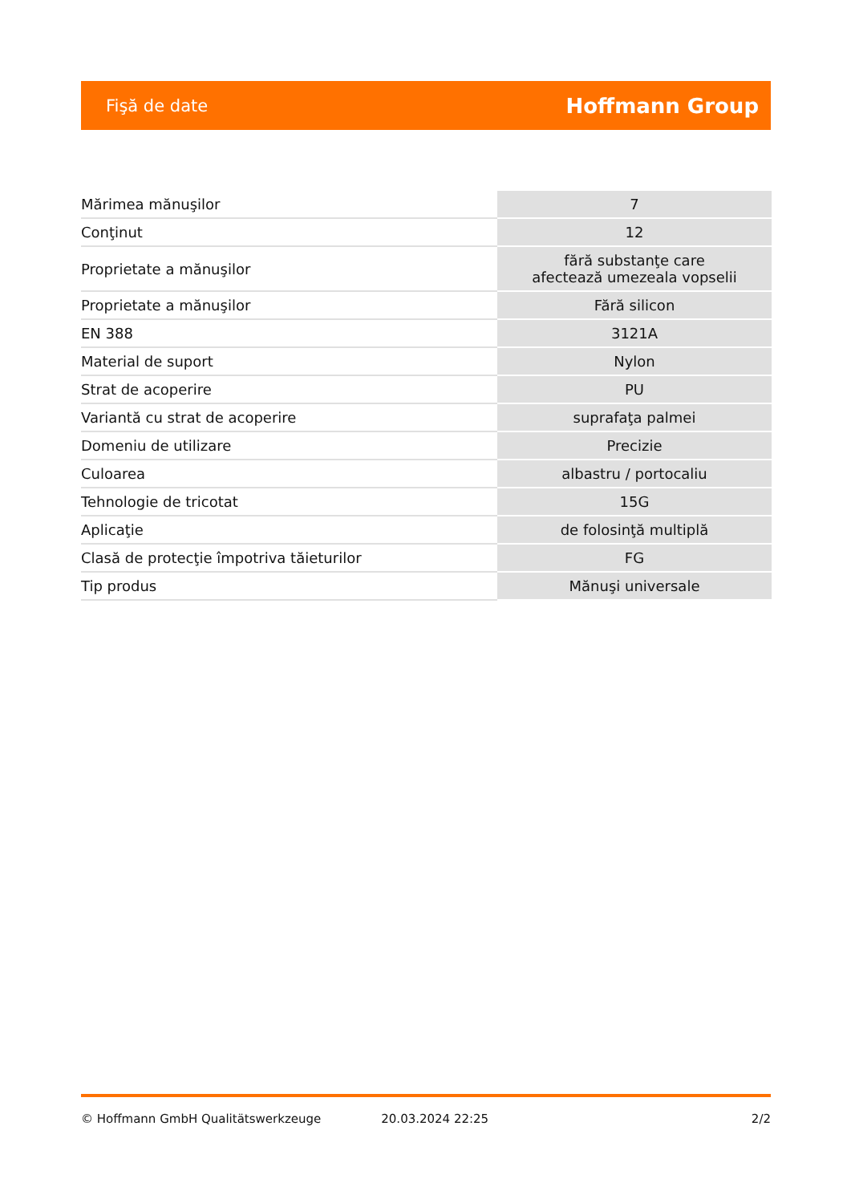Fişă de date Hoffmann Group
| Mărimea mănuşilor | 7 |
| Conţinut | 12 |
| Proprietate a mănuşilor | fără substanţe care afectează umezeala vopselii |
| Proprietate a mănuşilor | Fără silicon |
| EN 388 | 3121A |
| Material de suport | Nylon |
| Strat de acoperire | PU |
| Variantă cu strat de acoperire | suprafaţa palmei |
| Domeniu de utilizare | Precizie |
| Culoarea | albastru / portocaliu |
| Tehnologie de tricotat | 15G |
| Aplicaţie | de folosinţă multiplă |
| Clasă de protecţie împotriva tăieturilor | FG |
| Tip produs | Mănuşi universale |
© Hoffmann GmbH Qualitätswerkzeuge 20.03.2024 22:25 2/2